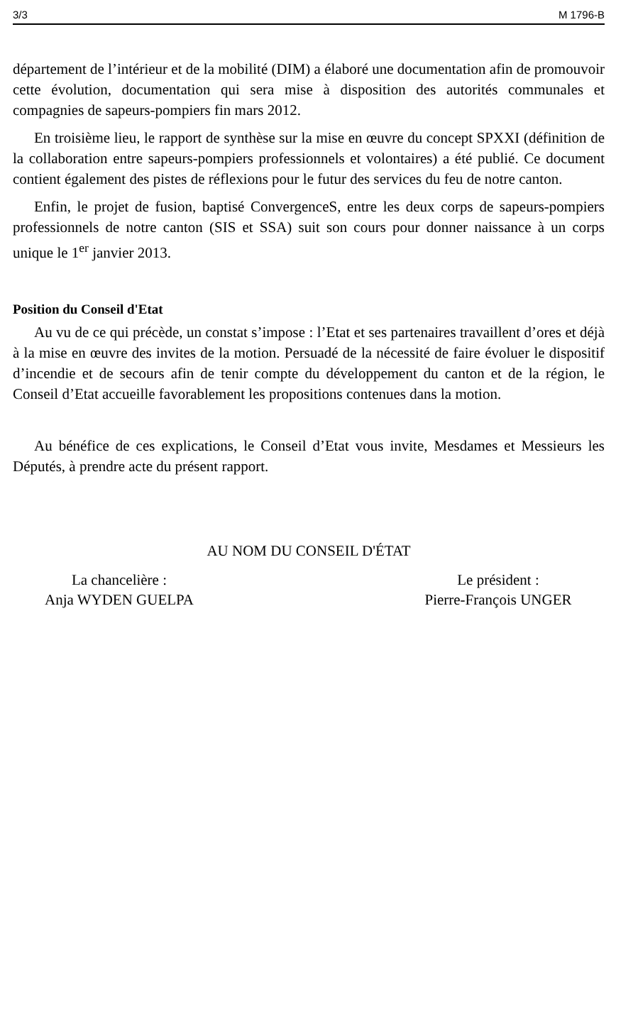3/3 M 1796-B
département de l’intérieur et de la mobilité (DIM) a élaboré une documentation afin de promouvoir cette évolution, documentation qui sera mise à disposition des autorités communales et compagnies de sapeurs-pompiers fin mars 2012.
En troisième lieu, le rapport de synthèse sur la mise en œuvre du concept SPXXI (définition de la collaboration entre sapeurs-pompiers professionnels et volontaires) a été publié. Ce document contient également des pistes de réflexions pour le futur des services du feu de notre canton.
Enfin, le projet de fusion, baptisé ConvergenceS, entre les deux corps de sapeurs-pompiers professionnels de notre canton (SIS et SSA) suit son cours pour donner naissance à un corps unique le 1<sup>er</sup> janvier 2013.
Position du Conseil d'Etat
Au vu de ce qui précède, un constat s’impose : l’Etat et ses partenaires travaillent d’ores et déjà à la mise en œuvre des invites de la motion. Persuadé de la nécessité de faire évoluer le dispositif d’incendie et de secours afin de tenir compte du développement du canton et de la région, le Conseil d’Etat accueille favorablement les propositions contenues dans la motion.
Au bénéfice de ces explications, le Conseil d’Etat vous invite, Mesdames et Messieurs les Députés, à prendre acte du présent rapport.
AU NOM DU CONSEIL D'ÉTAT
La chancelière :
Anja WYDEN GUELPA
Le président :
Pierre-François UNGER